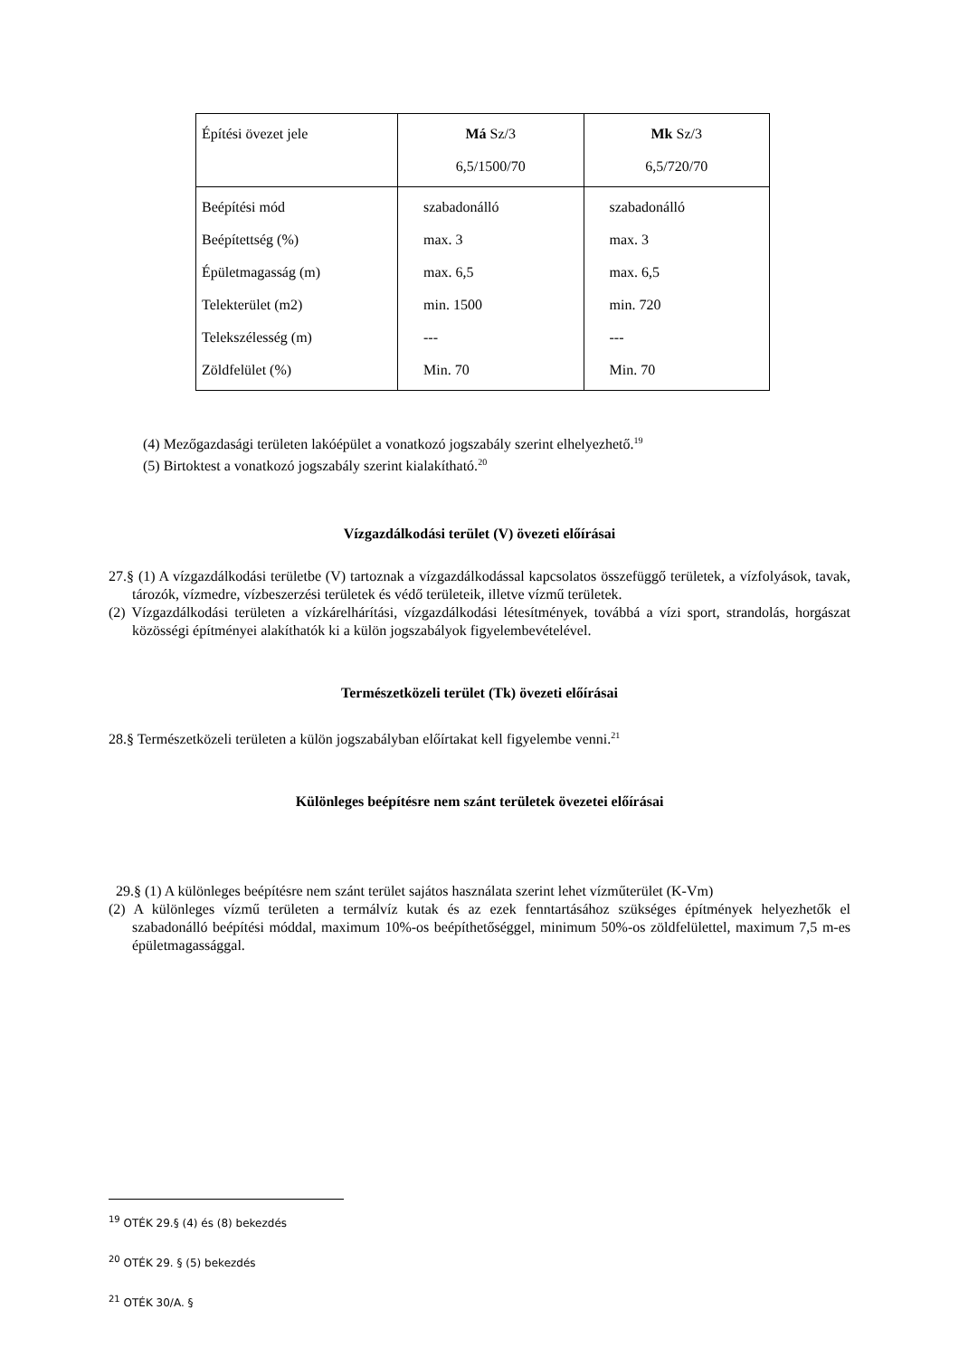| Építési övezet jele | Má Sz/3 6,5/1500/70 | Mk Sz/3 6,5/720/70 |
| Beépítési mód Beépítettség (%) Épületmagasság (m) Telekterület (m2) Telekszélesség (m) Zöldfelület (%) | szabadonálló max. 3 max. 6,5 min. 1500 --- Min. 70 | szabadonálló max. 3 max. 6,5 min. 720 --- Min. 70 |
(4) Mezőgazdasági területen lakóépület a vonatkozó jogszabály szerint elhelyezhető.<sup>19</sup>
(5) Birtoktest a vonatkozó jogszabály szerint kialakítható.<sup>20</sup>
Vízgazdálkodási terület (V) övezeti előírásai
27.§ (1) A vízgazdálkodási területbe (V) tartoznak a vízgazdálkodással kapcsolatos összefüggő területek, a vízfolyások, tavak, tározók, vízmedre, vízbeszerzési területek és védő területeik, illetve vízmű területek.
(2) Vízgazdálkodási területen a vízkárelhárítási, vízgazdálkodási létesítmények, továbbá a vízi sport, strandolás, horgászat közösségi építményei alakíthatók ki a külön jogszabályok figyelembevételével.
Természetközeli terület (Tk) övezeti előírásai
28.§ Természetközeli területen a külön jogszabályban előírtakat kell figyelembe venni.<sup>21</sup>
Különleges beépítésre nem szánt területek övezetei előírásai
29.§ (1) A különleges beépítésre nem szánt terület sajátos használata szerint lehet vízműterület (K-Vm)
(2) A különleges vízmű területen a termálvíz kutak és az ezek fenntartásához szükséges építmények helyezhetők el szabadonálló beépítési móddal, maximum 10%-os beépíthetőséggel, minimum 50%-os zöldfelülettel, maximum 7,5 m-es épületmagassággal.
<sup>19</sup> OTÉK 29.§ (4) és (8) bekezdés
<sup>20</sup> OTÉK 29. § (5) bekezdés
<sup>21</sup> OTÉK 30/A. §